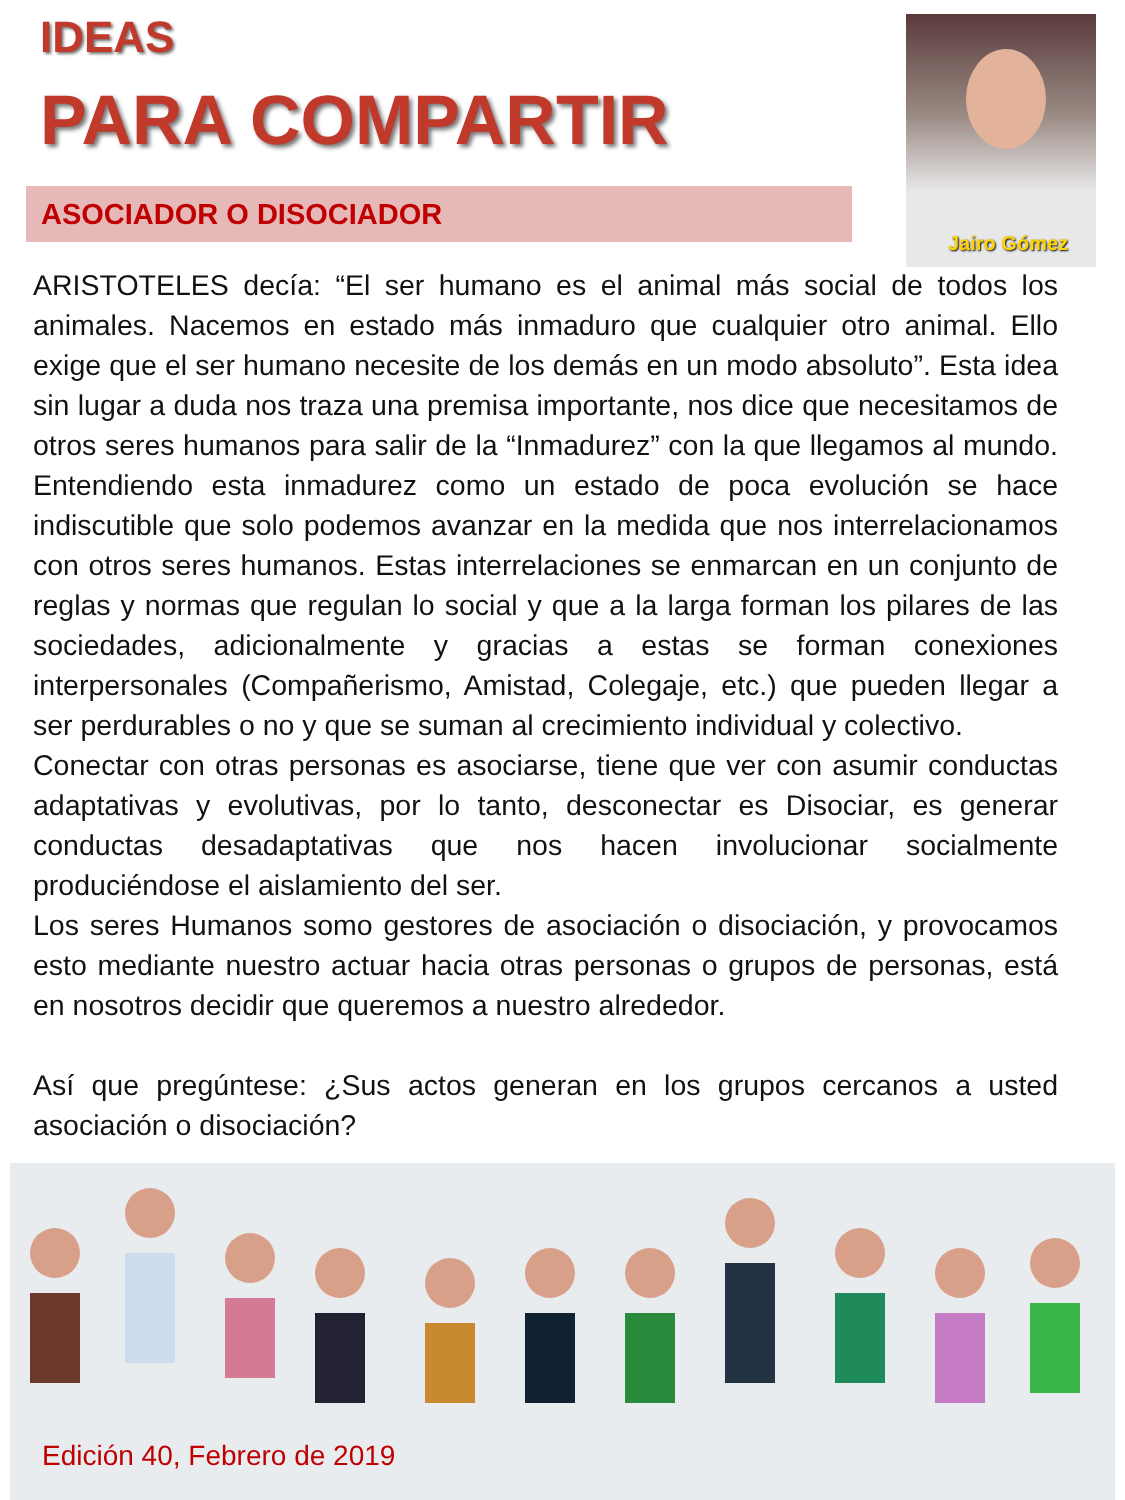IDEAS
PARA COMPARTIR
ASOCIADOR O DISOCIADOR
Jairo Gómez
ARISTOTELES decía: “El ser humano es el animal más social de todos los animales. Nacemos en estado más inmaduro que cualquier otro animal. Ello exige que el ser humano necesite de los demás en un modo absoluto”. Esta idea sin lugar a duda nos traza una premisa importante, nos dice que necesitamos de otros seres humanos para salir de la “Inmadurez” con la que llegamos al mundo. Entendiendo esta inmadurez como un estado de poca evolución se hace indiscutible que solo podemos avanzar en la medida que nos interrelacionamos con otros seres humanos. Estas interrelaciones se enmarcan en un conjunto de reglas y normas que regulan lo social y que a la larga forman los pilares de las sociedades, adicionalmente y gracias a estas se forman conexiones interpersonales (Compañerismo, Amistad, Colegaje, etc.) que pueden llegar a ser perdurables o no y que se suman al crecimiento individual y colectivo.
Conectar con otras personas es asociarse, tiene que ver con asumir conductas adaptativas y evolutivas, por lo tanto, desconectar es Disociar, es generar conductas desadaptativas que nos hacen involucionar socialmente produciéndose el aislamiento del ser.
Los seres Humanos somo gestores de asociación o disociación, y provocamos esto mediante nuestro actuar hacia otras personas o grupos de personas, está en nosotros decidir que queremos a nuestro alrededor.
Así que pregúntese: ¿Sus actos generan en los grupos cercanos a usted asociación o disociación?
Edición 40, Febrero de 2019